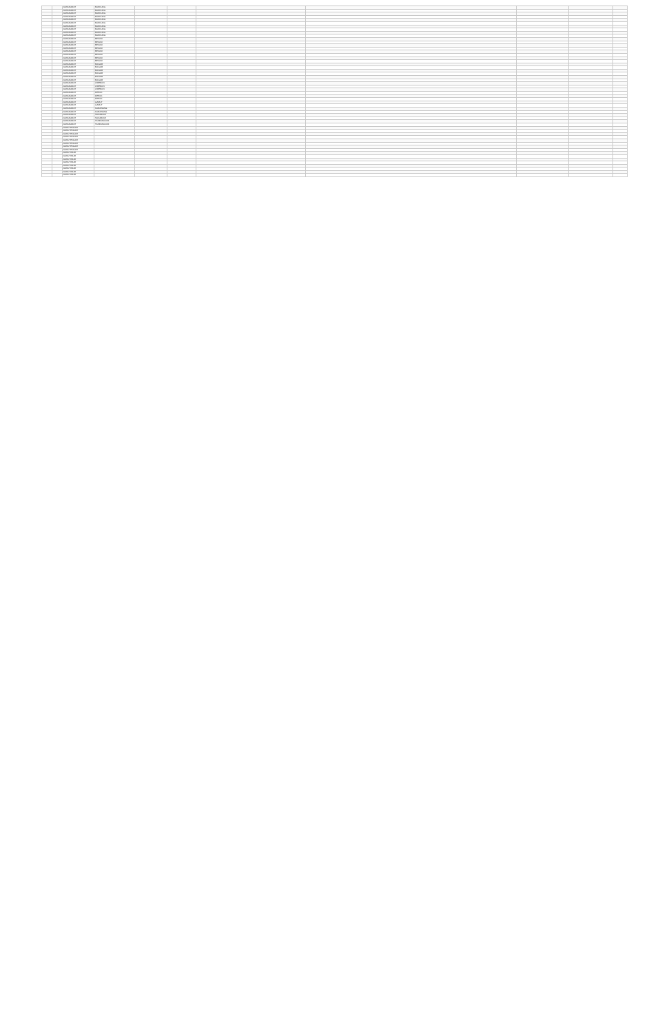| | | JAWA BARAT | BANDUNG | | | | | | | |
| | | JAWA BARAT | BANDUNG | | | | | | | |
| | | JAWA BARAT | BANDUNG | | | | | | | |
| | | JAWA BARAT | BANDUNG | | | | | | | |
| | | JAWA BARAT | BANDUNG | | | | | | | |
| | | JAWA BARAT | BANDUNG | | | | | | | |
| | | JAWA BARAT | BANDUNG | | | | | | | |
| | | JAWA BARAT | BANDUNG | | | | | | | |
| | | JAWA BARAT | BANDUNG | | | | | | | |
| | | JAWA BARAT | BANDUNG | | | | | | | |
| | | JAWA BARAT | BEKASI | | | | | | | |
| | | JAWA BARAT | BEKASI | | | | | | | |
| | | JAWA BARAT | BEKASI | | | | | | | |
| | | JAWA BARAT | BEKASI | | | | | | | |
| | | JAWA BARAT | BEKASI | | | | | | | |
| | | JAWA BARAT | BEKASI | | | | | | | |
| | | JAWA BARAT | BEKASI | | | | | | | |
| | | JAWA BARAT | BEKASI | | | | | | | |
| | | JAWA BARAT | BOGOR | | | | | | | |
| | | JAWA BARAT | BOGOR | | | | | | | |
| | | JAWA BARAT | BOGOR | | | | | | | |
| | | JAWA BARAT | BOGOR | | | | | | | |
| | | JAWA BARAT | BOGOR | | | | | | | |
| | | JAWA BARAT | BOGOR | | | | | | | |
| | | JAWA BARAT | CIREBON | | | | | | | |
| | | JAWA BARAT | CIREBON | | | | | | | |
| | | JAWA BARAT | CIREBON | | | | | | | |
| | | JAWA BARAT | DEPOK | | | | | | | |
| | | JAWA BARAT | DEPOK | | | | | | | |
| | | JAWA BARAT | DEPOK | | | | | | | |
| | | JAWA BARAT | GARUT | | | | | | | |
| | | JAWA BARAT | GARUT | | | | | | | |
| | | JAWA BARAT | KARAWANG | | | | | | | |
| | | JAWA BARAT | KARAWANG | | | | | | | |
| | | JAWA BARAT | SUKABUMI | | | | | | | |
| | | JAWA BARAT | SUKABUMI | | | | | | | |
| | | JAWA BARAT | TASIKMALAYA | | | | | | | |
| | | JAWA BARAT | TASIKMALAYA | | | | | | | |
| | | JAWA TENGAH | | | | | | | | |
| | | JAWA TENGAH | | | | | | | | |
| | | JAWA TENGAH | | | | | | | | |
| | | JAWA TENGAH | | | | | | | | |
| | | JAWA TENGAH | | | | | | | | |
| | | JAWA TENGAH | | | | | | | | |
| | | JAWA TENGAH | | | | | | | | |
| | | JAWA TENGAH | | | | | | | | |
| | | JAWA TIMUR | | | | | | | | |
| | | JAWA TIMUR | | | | | | | | |
| | | JAWA TIMUR | | | | | | | | |
| | | JAWA TIMUR | | | | | | | | |
| | | JAWA TIMUR | | | | | | | | |
| | | JAWA TIMUR | | | | | | | | |
| | | JAWA TIMUR | | | | | | | | |
| | | JAWA TIMUR | | | | | | | | |